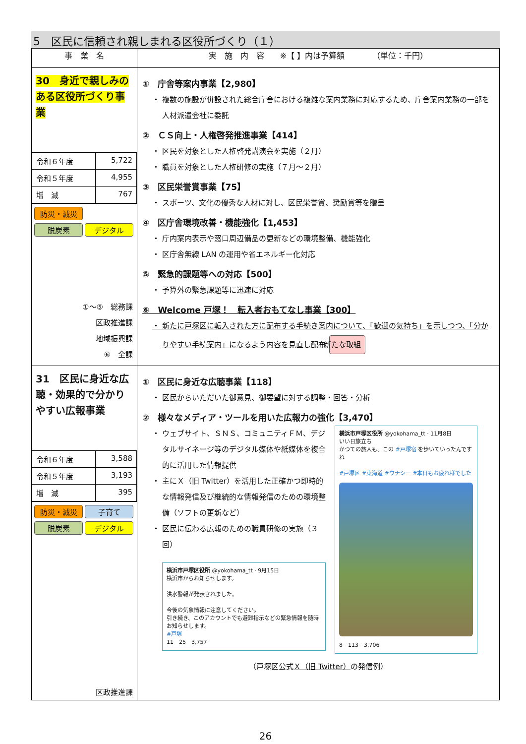5　区民に信頼され親しまれる区役所づくり（１）
| 事 業 名 | 実 施 内 容 ※【 】内は予算額 （単位：千円） |
| --- | --- |
| 30 身近で親しみのある区役所づくり事業 / 令和６年度 / 5,722 / / 令和５年度 / 4,955 / / 増 減 / 767 / 防災・減災 脱炭素 デジタル ①～⑤ 総務課 区政推進課 地域振興課 ⑥ 全課 | ① 庁舎等案内事業【2,980】 ・ 複数の施設が併設された総合庁舎における複雑な案内業務に対応するため、庁舎案内業務の一部を人材派遣会社に委託 ② ＣＳ向上・人権啓発推進事業【414】 ・ 区民を対象とした人権啓発講演会を実施（２月） ・ 職員を対象とした人権研修の実施（７月～２月） ③ 区民栄誉賞事業【75】 ・ スポーツ、文化の優秀な人材に対し、区民栄誉賞、奨励賞等を贈呈 ④ 区庁舎環境改善・機能強化【1,453】 ・ 庁内案内表示や窓口周辺備品の更新などの環境整備、機能強化 ・ 区庁舎無線 LAN の運用や省エネルギー化対応 ⑤ 緊急的課題等への対応【500】 ・ 予算外の緊急課題等に迅速に対応 ⑥ Welcome 戸塚！ 転入者おもてなし事業【300】 ・ 新たに戸塚区に転入された方に配布する手続き案内について、「歓迎の気持ち」を示しつつ、「分かりやすい手続案内」になるよう内容を見直し配布 新たな取組 |
| 31 区民に身近な広聴・効果的で分かりやすい広報事業 / 令和６年度 / 3,588 / / 令和５年度 / 3,193 / / 増 減 / 395 / 防災・減災 子育て 脱炭素 デジタル 区政推進課 | ① 区民に身近な広聴事業【118】 ・ 区民からいただいた御意見、御要望に対する調整・回答・分析 ② 様々なメディア・ツールを用いた広報力の強化【3,470】 ・ ウェブサイト、ＳＮＳ、コミュニティＦＭ、デジタルサイネージ等のデジタル媒体や紙媒体を複合的に活用した情報提供 ・ 主にＸ（旧 Twitter）を活用した正確かつ即時的な情報発信及び継続的な情報発信のための環境整備（ソフトの更新など） ・ 区民に伝わる広報のための職員研修の実施（３回） 横浜市戸塚区役所 @yokohama_tt · 9月15日 横浜市からお知らせします。 洪水警報が発表されました。 今後の気象情報に注意してください。 引き続き、このアカウントでも避難指示などの緊急情報を随時お知らせします。 #戸塚 11 25 3,757 横浜市戸塚区役所 @yokohama_tt · 11月8日 いい日旅立ち かつての旅人も、この #戸塚宿 を歩いていったんですね #戸塚区 #東海道 #ウナシー #本日もお疲れ様でした 8 113 3,706 （戸塚区公式 Ｘ（旧 Twitter） の発信例） |
26